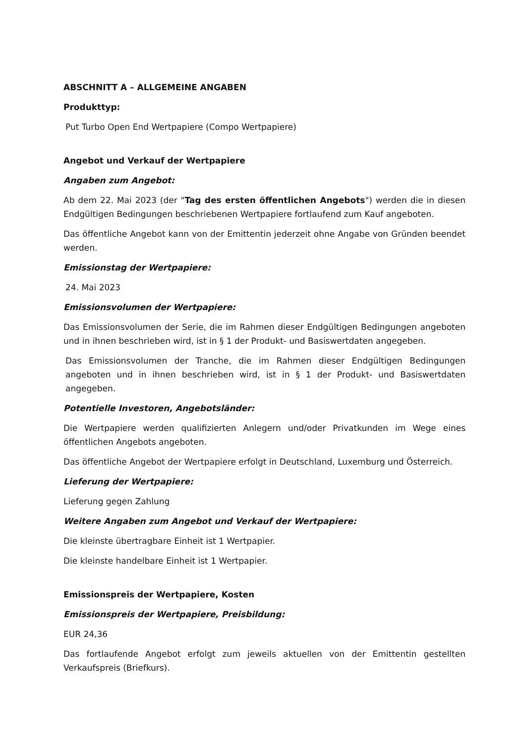ABSCHNITT A – ALLGEMEINE ANGABEN
Produkttyp:
Put Turbo Open End Wertpapiere (Compo Wertpapiere)
Angebot und Verkauf der Wertpapiere
Angaben zum Angebot:
Ab dem 22. Mai 2023 (der "Tag des ersten öffentlichen Angebots") werden die in diesen Endgültigen Bedingungen beschriebenen Wertpapiere fortlaufend zum Kauf angeboten.
Das öffentliche Angebot kann von der Emittentin jederzeit ohne Angabe von Gründen beendet werden.
Emissionstag der Wertpapiere:
24. Mai 2023
Emissionsvolumen der Wertpapiere:
Das Emissionsvolumen der Serie, die im Rahmen dieser Endgültigen Bedingungen angeboten und in ihnen beschrieben wird, ist in § 1 der Produkt- und Basiswertdaten angegeben.
Das Emissionsvolumen der Tranche, die im Rahmen dieser Endgültigen Bedingungen angeboten und in ihnen beschrieben wird, ist in § 1 der Produkt- und Basiswertdaten angegeben.
Potentielle Investoren, Angebotsländer:
Die Wertpapiere werden qualifizierten Anlegern und/oder Privatkunden im Wege eines öffentlichen Angebots angeboten.
Das öffentliche Angebot der Wertpapiere erfolgt in Deutschland, Luxemburg und Österreich.
Lieferung der Wertpapiere:
Lieferung gegen Zahlung
Weitere Angaben zum Angebot und Verkauf der Wertpapiere:
Die kleinste übertragbare Einheit ist 1 Wertpapier.
Die kleinste handelbare Einheit ist 1 Wertpapier.
Emissionspreis der Wertpapiere, Kosten
Emissionspreis der Wertpapiere, Preisbildung:
EUR 24,36
Das fortlaufende Angebot erfolgt zum jeweils aktuellen von der Emittentin gestellten Verkaufspreis (Briefkurs).